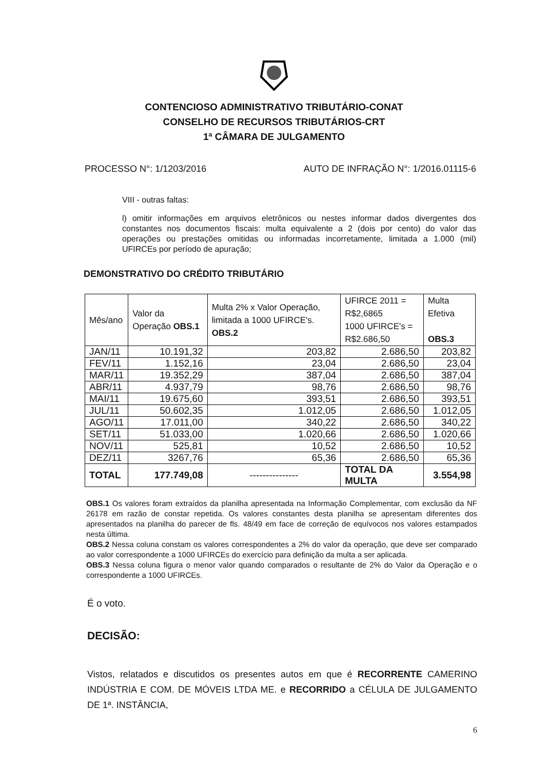CONTENCIOSO ADMINISTRATIVO TRIBUTÁRIO-CONAT
CONSELHO DE RECURSOS TRIBUTÁRIOS-CRT
1ª CÂMARA DE JULGAMENTO
PROCESSO N°: 1/1203/2016 AUTO DE INFRAÇÃO N°: 1/2016.01115-6
VIII - outras faltas:
l) omitir informações em arquivos eletrônicos ou nestes informar dados divergentes dos constantes nos documentos fiscais: multa equivalente a 2 (dois por cento) do valor das operações ou prestações omitidas ou informadas incorretamente, limitada a 1.000 (mil) UFIRCEs por período de apuração;
DEMONSTRATIVO DO CRÉDITO TRIBUTÁRIO
| Mês/ano | Valor da Operação OBS.1 | Multa 2% x Valor Operação, limitada a 1000 UFIRCE's. OBS.2 | UFIRCE 2011 = R$2,6865 1000 UFIRCE's = R$2.686,50 | Multa Efetiva OBS.3 |
| --- | --- | --- | --- | --- |
| JAN/11 | 10.191,32 | 203,82 | 2.686,50 | 203,82 |
| FEV/11 | 1.152,16 | 23,04 | 2.686,50 | 23,04 |
| MAR/11 | 19.352,29 | 387,04 | 2.686,50 | 387,04 |
| ABR/11 | 4.937,79 | 98,76 | 2.686,50 | 98,76 |
| MAI/11 | 19.675,60 | 393,51 | 2.686,50 | 393,51 |
| JUL/11 | 50.602,35 | 1.012,05 | 2.686,50 | 1.012,05 |
| AGO/11 | 17.011,00 | 340,22 | 2.686,50 | 340,22 |
| SET/11 | 51.033,00 | 1.020,66 | 2.686,50 | 1.020,66 |
| NOV/11 | 525,81 | 10,52 | 2.686,50 | 10,52 |
| DEZ/11 | 3267,76 | 65,36 | 2.686,50 | 65,36 |
| TOTAL | 177.749,08 | --------------- | TOTAL DA MULTA | 3.554,98 |
OBS.1 Os valores foram extraídos da planilha apresentada na Informação Complementar, com exclusão da NF 26178 em razão de constar repetida. Os valores constantes desta planilha se apresentam diferentes dos apresentados na planilha do parecer de fls. 48/49 em face de correção de equívocos nos valores estampados nesta última.
OBS.2 Nessa coluna constam os valores correspondentes a 2% do valor da operação, que deve ser comparado ao valor correspondente a 1000 UFIRCEs do exercício para definição da multa a ser aplicada.
OBS.3 Nessa coluna figura o menor valor quando comparados o resultante de 2% do Valor da Operação e o correspondente a 1000 UFIRCEs.
É o voto.
DECISÃO:
Vistos, relatados e discutidos os presentes autos em que é RECORRENTE CAMERINO INDÚSTRIA E COM. DE MÓVEIS LTDA ME. e RECORRIDO a CÉLULA DE JULGAMENTO DE 1ª. INSTÂNCIA,
6